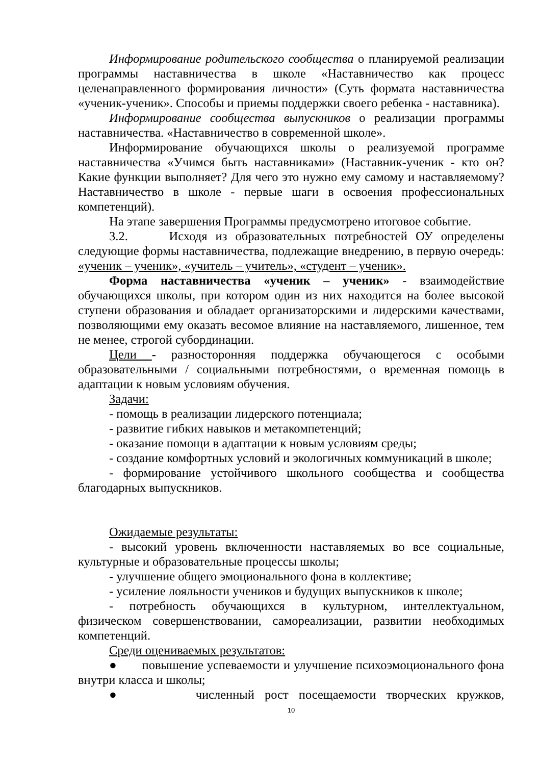Информирование родительского сообщества о планируемой реализации программы наставничества в школе «Наставничество как процесс целенаправленного формирования личности» (Суть формата наставничества «ученик-ученик». Способы и приемы поддержки своего ребенка - наставника).
Информирование сообщества выпускников о реализации программы наставничества. «Наставничество в современной школе».
Информирование обучающихся школы о реализуемой программе наставничества «Учимся быть наставниками» (Наставник-ученик - кто он? Какие функции выполняет? Для чего это нужно ему самому и наставляемому? Наставничество в школе - первые шаги в освоения профессиональных компетенций).
На этапе завершения Программы предусмотрено итоговое событие.
3.2. Исходя из образовательных потребностей ОУ определены следующие формы наставничества, подлежащие внедрению, в первую очередь: «ученик – ученик», «учитель – учитель», «студент – ученик».
Форма наставничества «ученик – ученик» - взаимодействие обучающихся школы, при котором один из них находится на более высокой ступени образования и обладает организаторскими и лидерскими качествами, позволяющими ему оказать весомое влияние на наставляемого, лишенное, тем не менее, строгой субординации.
Цели - разносторонняя поддержка обучающегося с особыми образовательными / социальными потребностями, о временная помощь в адаптации к новым условиям обучения.
Задачи:
- помощь в реализации лидерского потенциала;
- развитие гибких навыков и метакомпетенций;
- оказание помощи в адаптации к новым условиям среды;
- создание комфортных условий и экологичных коммуникаций в школе;
- формирование устойчивого школьного сообщества и сообщества благодарных выпускников.
Ожидаемые результаты:
- высокий уровень включенности наставляемых во все социальные, культурные и образовательные процессы школы;
- улучшение общего эмоционального фона в коллективе;
- усиление лояльности учеников и будущих выпускников к школе;
- потребность обучающихся в культурном, интеллектуальном, физическом совершенствовании, самореализации, развитии необходимых компетенций.
Среди оцениваемых результатов:
● повышение успеваемости и улучшение психоэмоционального фона внутри класса и школы;
● численный рост посещаемости творческих кружков,
10